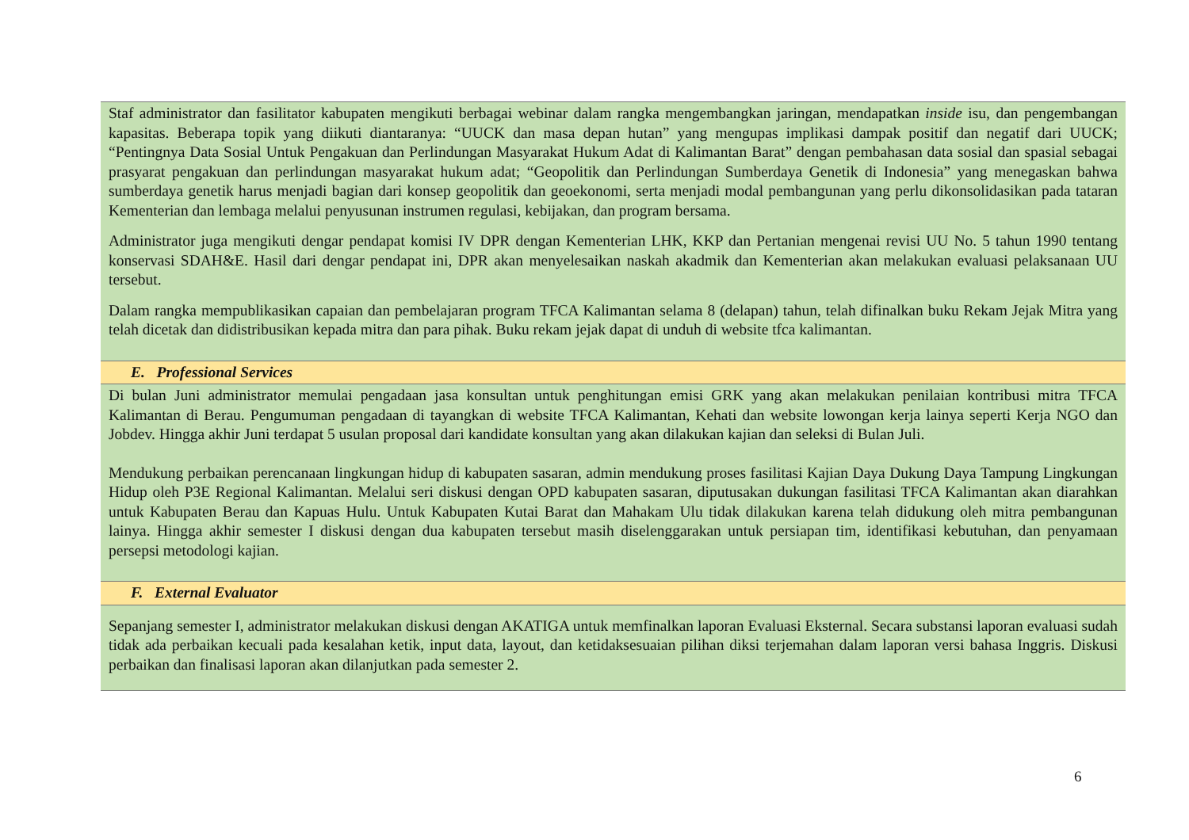| Staf administrator dan fasilitator kabupaten mengikuti berbagai webinar dalam rangka mengembangkan jaringan, mendapatkan inside isu, dan pengembangan kapasitas. Beberapa topik yang diikuti diantaranya: “UUCK dan masa depan hutan” yang mengupas implikasi dampak positif dan negatif dari UUCK; “Pentingnya Data Sosial Untuk Pengakuan dan Perlindungan Masyarakat Hukum Adat di Kalimantan Barat” dengan pembahasan data sosial dan spasial sebagai prasyarat pengakuan dan perlindungan masyarakat hukum adat; “Geopolitik dan Perlindungan Sumberdaya Genetik di Indonesia” yang menegaskan bahwa sumberdaya genetik harus menjadi bagian dari konsep geopolitik dan geoekonomi, serta menjadi modal pembangunan yang perlu dikonsolidasikan pada tataran Kementerian dan lembaga melalui penyusunan instrumen regulasi, kebijakan, dan program bersama. Administrator juga mengikuti dengar pendapat komisi IV DPR dengan Kementerian LHK, KKP dan Pertanian mengenai revisi UU No. 5 tahun 1990 tentang konservasi SDAH&E. Hasil dari dengar pendapat ini, DPR akan menyelesaikan naskah akadmik dan Kementerian akan melakukan evaluasi pelaksanaan UU tersebut. Dalam rangka mempublikasikan capaian dan pembelajaran program TFCA Kalimantan selama 8 (delapan) tahun, telah difinalkan buku Rekam Jejak Mitra yang telah dicetak dan didistribusikan kepada mitra dan para pihak. Buku rekam jejak dapat di unduh di website tfca kalimantan. |
| E. Professional Services |
| Di bulan Juni administrator memulai pengadaan jasa konsultan untuk penghitungan emisi GRK yang akan melakukan penilaian kontribusi mitra TFCA Kalimantan di Berau. Pengumuman pengadaan di tayangkan di website TFCA Kalimantan, Kehati dan website lowongan kerja lainya seperti Kerja NGO dan Jobdev. Hingga akhir Juni terdapat 5 usulan proposal dari kandidate konsultan yang akan dilakukan kajian dan seleksi di Bulan Juli. Mendukung perbaikan perencanaan lingkungan hidup di kabupaten sasaran, admin mendukung proses fasilitasi Kajian Daya Dukung Daya Tampung Lingkungan Hidup oleh P3E Regional Kalimantan. Melalui seri diskusi dengan OPD kabupaten sasaran, diputusakan dukungan fasilitasi TFCA Kalimantan akan diarahkan untuk Kabupaten Berau dan Kapuas Hulu. Untuk Kabupaten Kutai Barat dan Mahakam Ulu tidak dilakukan karena telah didukung oleh mitra pembangunan lainya. Hingga akhir semester I diskusi dengan dua kabupaten tersebut masih diselenggarakan untuk persiapan tim, identifikasi kebutuhan, dan penyamaan persepsi metodologi kajian. |
| F. External Evaluator |
| Sepanjang semester I, administrator melakukan diskusi dengan AKATIGA untuk memfinalkan laporan Evaluasi Eksternal. Secara substansi laporan evaluasi sudah tidak ada perbaikan kecuali pada kesalahan ketik, input data, layout, dan ketidaksesuaian pilihan diksi terjemahan dalam laporan versi bahasa Inggris. Diskusi perbaikan dan finalisasi laporan akan dilanjutkan pada semester 2. |
6